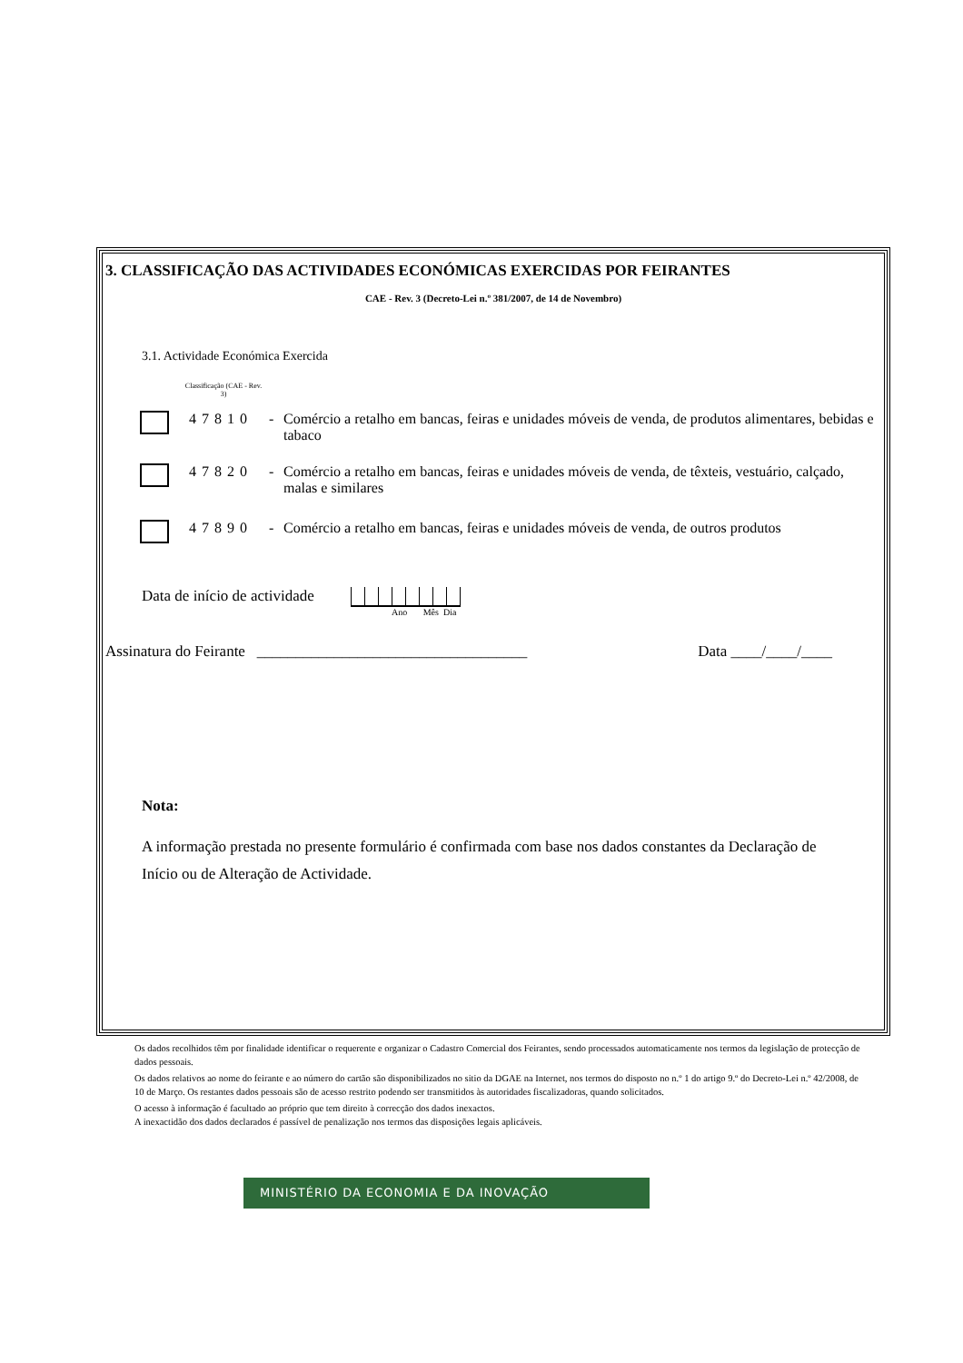3. CLASSIFICAÇÃO DAS ACTIVIDADES ECONÓMICAS EXERCIDAS POR FEIRANTES
CAE - Rev. 3 (Decreto-Lei n.º 381/2007, de 14 de Novembro)
3.1. Actividade Económica Exercida
Classificação (CAE - Rev. 3)
47810 - Comércio a retalho em bancas, feiras e unidades móveis de venda, de produtos alimentares, bebidas e tabaco
47820 - Comércio a retalho em bancas, feiras e unidades móveis de venda, de têxteis, vestuário, calçado, malas e similares
47890 - Comércio a retalho em bancas, feiras e unidades móveis de venda, de outros produtos
Data de início de actividade
Ano Mês Dia
Assinatura do Feirante ___________________________________ Data ____/____/____
Nota:
A informação prestada no presente formulário é confirmada com base nos dados constantes da Declaração de Início ou de Alteração de Actividade.
Os dados recolhidos têm por finalidade identificar o requerente e organizar o Cadastro Comercial dos Feirantes, sendo processados automaticamente nos termos da legislação de protecção de dados pessoais.
Os dados relativos ao nome do feirante e ao número do cartão são disponibilizados no sitio da DGAE na Internet, nos termos do disposto no n.º 1 do artigo 9.º do Decreto-Lei n.º 42/2008, de 10 de Março. Os restantes dados pessoais são de acesso restrito podendo ser transmitidos às autoridades fiscalizadoras, quando solicitados.
O acesso à informação é facultado ao próprio que tem direito à correcção dos dados inexactos.
A inexactidão dos dados declarados é passível de penalização nos termos das disposições legais aplicáveis.
MINISTÉRIO DA ECONOMIA E DA INOVAÇÃO